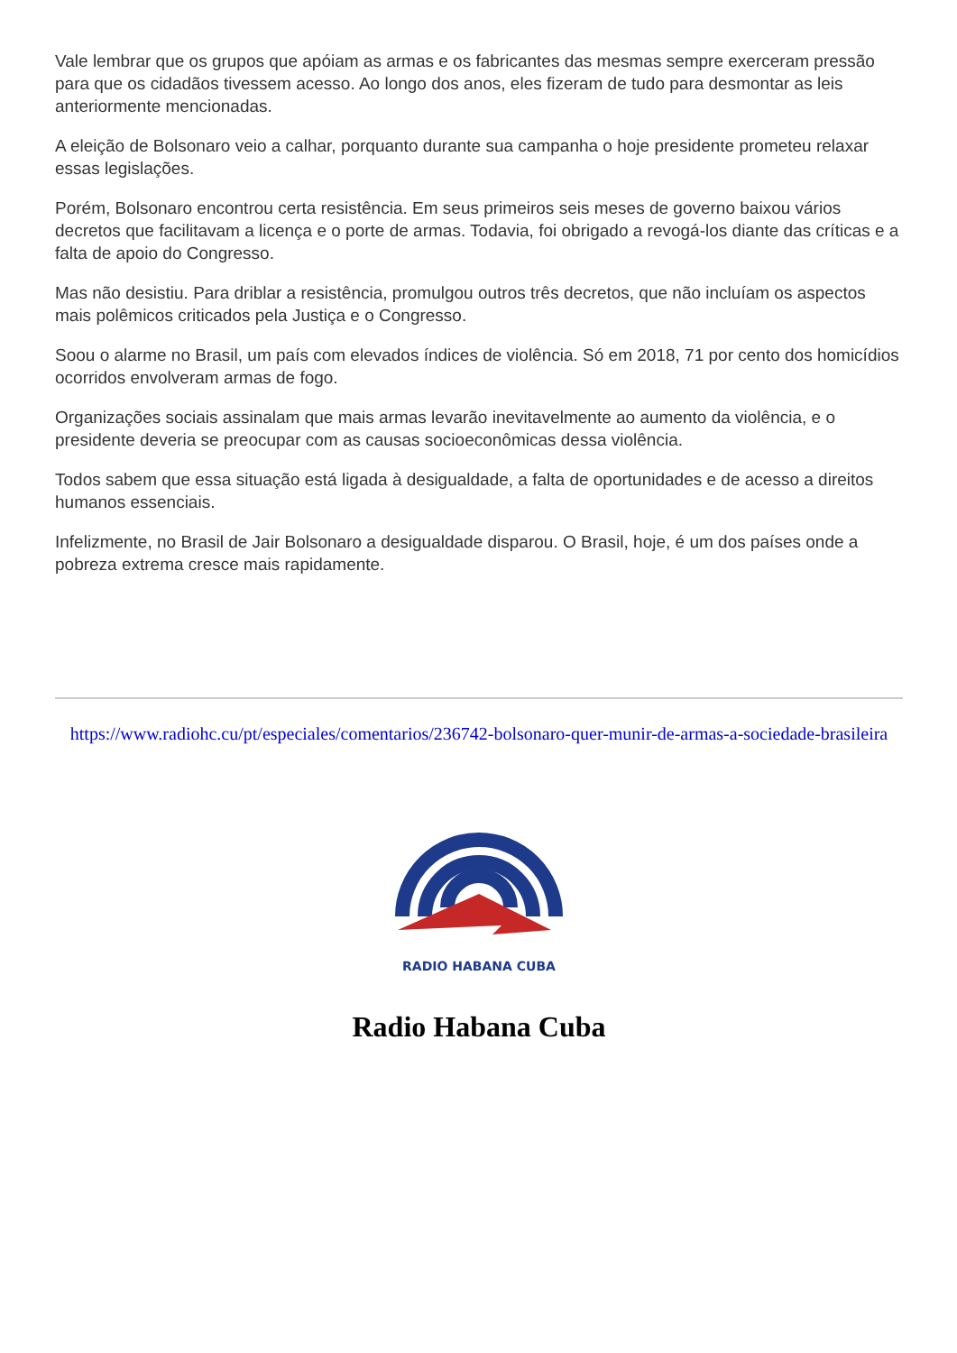Vale lembrar que os grupos que apóiam as armas e os fabricantes das mesmas sempre exerceram pressão para que os cidadãos tivessem acesso. Ao longo dos anos, eles fizeram de tudo para desmontar as leis anteriormente mencionadas.
A eleição de Bolsonaro veio a calhar, porquanto durante sua campanha o hoje presidente prometeu relaxar essas legislações.
Porém, Bolsonaro encontrou certa resistência. Em seus primeiros seis meses de governo baixou vários decretos que facilitavam a licença e o porte de armas. Todavia, foi obrigado a revogá-los diante das críticas e a falta de apoio do Congresso.
Mas não desistiu. Para driblar a resistência, promulgou outros três decretos, que não incluíam os aspectos mais polêmicos criticados pela Justiça e o Congresso.
Soou o alarme no Brasil, um país com elevados índices de violência. Só em 2018, 71 por cento dos homicídios ocorridos envolveram armas de fogo.
Organizações sociais assinalam que mais armas levarão inevitavelmente ao aumento da violência, e o presidente deveria se preocupar com as causas socioeconômicas dessa violência.
Todos sabem que essa situação está ligada à desigualdade, a falta de oportunidades e de acesso a direitos humanos essenciais.
Infelizmente, no Brasil de Jair Bolsonaro a desigualdade disparou. O Brasil, hoje, é um dos países onde a pobreza extrema cresce mais rapidamente.
https://www.radiohc.cu/pt/especiales/comentarios/236742-bolsonaro-quer-munir-de-armas-a-sociedade-brasileira
RADIO HABANA CUBA
Radio Habana Cuba